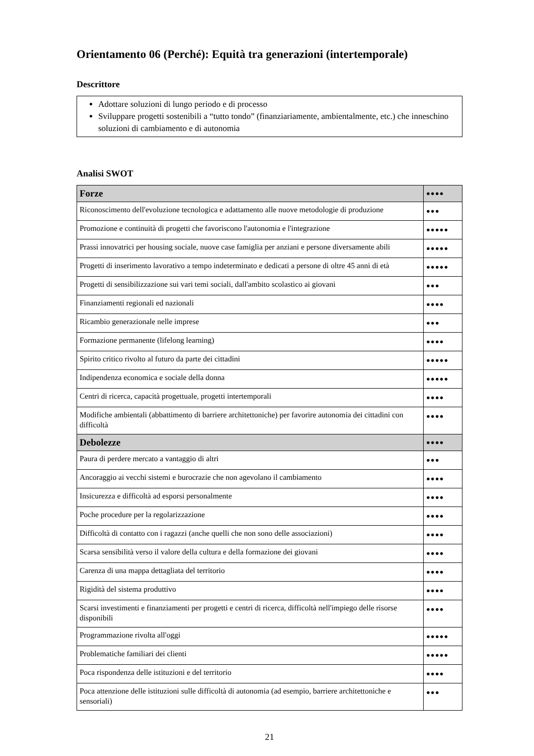Orientamento 06 (Perché): Equità tra generazioni (intertemporale)
Descrittore
Adottare soluzioni di lungo periodo e di processo
Sviluppare progetti sostenibili a “tutto tondo” (finanziariamente, ambientalmente, etc.) che inneschino soluzioni di cambiamento e di autonomia
Analisi SWOT
| Forze | ●●●● |
| Riconoscimento dell'evoluzione tecnologica e adattamento alle nuove metodologie di produzione | ●●● |
| Promozione e continuità di progetti che favoriscono l'autonomia e l'integrazione | ●●●●● |
| Prassi innovatrici per housing sociale, nuove case famiglia per anziani e persone diversamente abili | ●●●●● |
| Progetti di inserimento lavorativo a tempo indeterminato e dedicati a persone di oltre 45 anni di età | ●●●●● |
| Progetti di sensibilizzazione sui vari temi sociali, dall'ambito scolastico ai giovani | ●●● |
| Finanziamenti regionali ed nazionali | ●●●● |
| Ricambio generazionale nelle imprese | ●●● |
| Formazione permanente (lifelong learning) | ●●●● |
| Spirito critico rivolto al futuro da parte dei cittadini | ●●●●● |
| Indipendenza economica e sociale della donna | ●●●●● |
| Centri di ricerca, capacità progettuale, progetti intertemporali | ●●●● |
| Modifiche ambientali (abbattimento di barriere architettoniche) per favorire autonomia dei cittadini con difficoltà | ●●●● |
| Debolezze | ●●●● |
| Paura di perdere mercato a vantaggio di altri | ●●● |
| Ancoraggio ai vecchi sistemi e burocrazie che non agevolano il cambiamento | ●●●● |
| Insicurezza e difficoltà ad esporsi personalmente | ●●●● |
| Poche procedure per la regolarizzazione | ●●●● |
| Difficoltà di contatto con i ragazzi (anche quelli che non sono delle associazioni) | ●●●● |
| Scarsa sensibilità verso il valore della cultura e della formazione dei giovani | ●●●● |
| Carenza di una mappa dettagliata del territorio | ●●●● |
| Rigidità del sistema produttivo | ●●●● |
| Scarsi investimenti e finanziamenti per progetti e centri di ricerca, difficoltà nell'impiego delle risorse disponibili | ●●●● |
| Programmazione rivolta all'oggi | ●●●●● |
| Problematiche familiari dei clienti | ●●●●● |
| Poca rispondenza delle istituzioni e del territorio | ●●●● |
| Poca attenzione delle istituzioni sulle difficoltà di autonomia (ad esempio, barriere architettoniche e sensoriali) | ●●● |
21